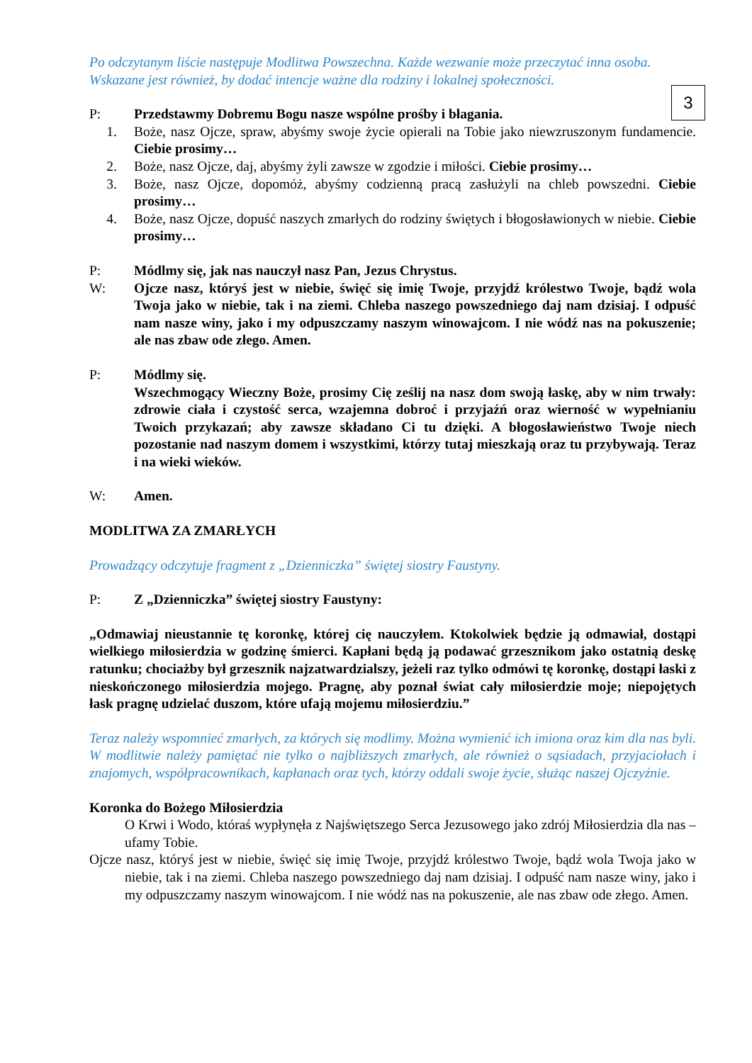3
Po odczytanym liście następuje Modlitwa Powszechna. Każde wezwanie może przeczytać inna osoba. Wskazane jest również, by dodać intencje ważne dla rodziny i lokalnej społeczności.
P: Przedstawmy Dobremu Bogu nasze wspólne prośby i błagania.
1. Boże, nasz Ojcze, spraw, abyśmy swoje życie opierali na Tobie jako niewzruszonym fundamencie. Ciebie prosimy…
2. Boże, nasz Ojcze, daj, abyśmy żyli zawsze w zgodzie i miłości. Ciebie prosimy…
3. Boże, nasz Ojcze, dopomóż, abyśmy codzienną pracą zasłużyli na chleb powszedni. Ciebie prosimy…
4. Boże, nasz Ojcze, dopuść naszych zmarłych do rodziny świętych i błogosławionych w niebie. Ciebie prosimy…
P: Módlmy się, jak nas nauczył nasz Pan, Jezus Chrystus.
W: Ojcze nasz, któryś jest w niebie, święć się imię Twoje, przyjdź królestwo Twoje, bądź wola Twoja jako w niebie, tak i na ziemi. Chleba naszego powszedniego daj nam dzisiaj. I odpuść nam nasze winy, jako i my odpuszczamy naszym winowajcom. I nie wódź nas na pokuszenie; ale nas zbaw ode złego. Amen.
P: Módlmy się.
Wszechmogący Wieczny Boże, prosimy Cię ześlij na nasz dom swoją łaskę, aby w nim trwały: zdrowie ciała i czystość serca, wzajemna dobroć i przyjaźń oraz wierność w wypełnianiu Twoich przykazań; aby zawsze składano Ci tu dzięki. A błogosławieństwo Twoje niech pozostanie nad naszym domem i wszystkimi, którzy tutaj mieszkają oraz tu przybywają. Teraz i na wieki wieków.
W: Amen.
MODLITWA ZA ZMARŁYCH
Prowadzący odczytuje fragment z „Dzienniczka” świętej siostry Faustyny.
P: Z „Dzienniczka” świętej siostry Faustyny:
„Odmawiaj nieustannie tę koronkę, której cię nauczyłem. Ktokolwiek będzie ją odmawiał, dostąpi wielkiego miłosierdzia w godzinę śmierci. Kapłani będą ją podawać grzesznikom jako ostatnią deskę ratunku; chociażby był grzesznik najzatwardzialszy, jeżeli raz tylko odmówi tę koronkę, dostąpi łaski z nieskończonego miłosierdzia mojego. Pragnę, aby poznał świat cały miłosierdzie moje; niepojętych łask pragnę udzielać duszom, które ufają mojemu miłosierdziu.”
Teraz należy wspomnieć zmarłych, za których się modlimy. Można wymienić ich imiona oraz kim dla nas byli. W modlitwie należy pamiętać nie tylko o najbliższych zmarłych, ale również o sąsiadach, przyjaciołach i znajomych, współpracownikach, kapłanach oraz tych, którzy oddali swoje życie, służąc naszej Ojczyźnie.
Koronka do Bożego Miłosierdzia
O Krwi i Wodo, któraś wypłynęła z Najświętszego Serca Jezusowego jako zdrój Miłosierdzia dla nas – ufamy Tobie.
Ojcze nasz, któryś jest w niebie, święć się imię Twoje, przyjdź królestwo Twoje, bądź wola Twoja jako w niebie, tak i na ziemi. Chleba naszego powszedniego daj nam dzisiaj. I odpuść nam nasze winy, jako i my odpuszczamy naszym winowajcom. I nie wódź nas na pokuszenie, ale nas zbaw ode złego. Amen.